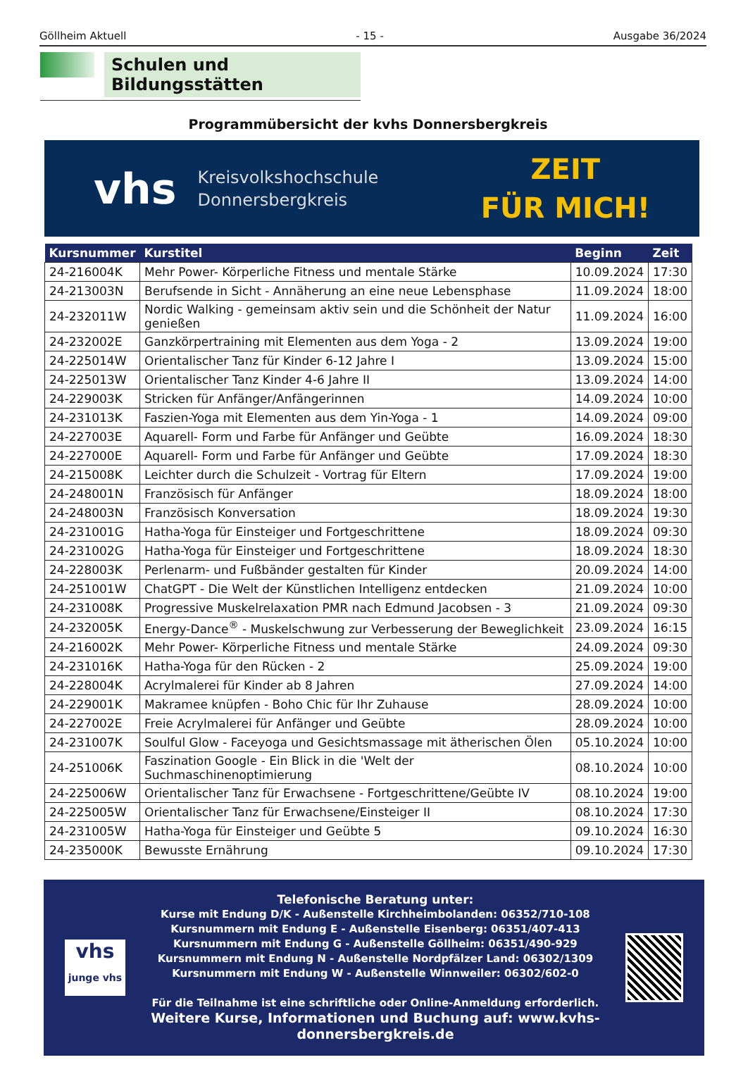Göllheim Aktuell - 15 - Ausgabe 36/2024
Schulen und Bildungsstätten
Programmübersicht der kvhs Donnersbergkreis
vhs Kreisvolkshochschule
Donnersbergkreis
ZEIT
FÜR MICH!
| Kursnummer | Kurstitel | Beginn | Zeit |
| --- | --- | --- | --- |
| 24-216004K | Mehr Power- Körperliche Fitness und mentale Stärke | 10.09.2024 | 17:30 |
| 24-213003N | Berufsende in Sicht - Annäherung an eine neue Lebensphase | 11.09.2024 | 18:00 |
| 24-232011W | Nordic Walking - gemeinsam aktiv sein und die Schönheit der Natur genießen | 11.09.2024 | 16:00 |
| 24-232002E | Ganzkörpertraining mit Elementen aus dem Yoga - 2 | 13.09.2024 | 19:00 |
| 24-225014W | Orientalischer Tanz für Kinder 6-12 Jahre I | 13.09.2024 | 15:00 |
| 24-225013W | Orientalischer Tanz Kinder 4-6 Jahre II | 13.09.2024 | 14:00 |
| 24-229003K | Stricken für Anfänger/Anfängerinnen | 14.09.2024 | 10:00 |
| 24-231013K | Faszien-Yoga mit Elementen aus dem Yin-Yoga - 1 | 14.09.2024 | 09:00 |
| 24-227003E | Aquarell- Form und Farbe für Anfänger und Geübte | 16.09.2024 | 18:30 |
| 24-227000E | Aquarell- Form und Farbe für Anfänger und Geübte | 17.09.2024 | 18:30 |
| 24-215008K | Leichter durch die Schulzeit - Vortrag für Eltern | 17.09.2024 | 19:00 |
| 24-248001N | Französisch für Anfänger | 18.09.2024 | 18:00 |
| 24-248003N | Französisch Konversation | 18.09.2024 | 19:30 |
| 24-231001G | Hatha-Yoga für Einsteiger und Fortgeschrittene | 18.09.2024 | 09:30 |
| 24-231002G | Hatha-Yoga für Einsteiger und Fortgeschrittene | 18.09.2024 | 18:30 |
| 24-228003K | Perlenarm- und Fußbänder gestalten für Kinder | 20.09.2024 | 14:00 |
| 24-251001W | ChatGPT - Die Welt der Künstlichen Intelligenz entdecken | 21.09.2024 | 10:00 |
| 24-231008K | Progressive Muskelrelaxation PMR nach Edmund Jacobsen - 3 | 21.09.2024 | 09:30 |
| 24-232005K | Energy-Dance<sup>®</sup> - Muskelschwung zur Verbesserung der Beweglichkeit | 23.09.2024 | 16:15 |
| 24-216002K | Mehr Power- Körperliche Fitness und mentale Stärke | 24.09.2024 | 09:30 |
| 24-231016K | Hatha-Yoga für den Rücken - 2 | 25.09.2024 | 19:00 |
| 24-228004K | Acrylmalerei für Kinder ab 8 Jahren | 27.09.2024 | 14:00 |
| 24-229001K | Makramee knüpfen - Boho Chic für Ihr Zuhause | 28.09.2024 | 10:00 |
| 24-227002E | Freie Acrylmalerei für Anfänger und Geübte | 28.09.2024 | 10:00 |
| 24-231007K | Soulful Glow - Faceyoga und Gesichtsmassage mit ätherischen Ölen | 05.10.2024 | 10:00 |
| 24-251006K | Faszination Google - Ein Blick in die 'Welt der Suchmaschinenoptimierung | 08.10.2024 | 10:00 |
| 24-225006W | Orientalischer Tanz für Erwachsene - Fortgeschrittene/Geübte IV | 08.10.2024 | 19:00 |
| 24-225005W | Orientalischer Tanz für Erwachsene/Einsteiger II | 08.10.2024 | 17:30 |
| 24-231005W | Hatha-Yoga für Einsteiger und Geübte 5 | 09.10.2024 | 16:30 |
| 24-235000K | Bewusste Ernährung | 09.10.2024 | 17:30 |
vhs
junge vhs
Telefonische Beratung unter:
Kurse mit Endung D/K - Außenstelle Kirchheimbolanden: 06352/710-108
Kursnummern mit Endung E - Außenstelle Eisenberg: 06351/407-413
Kursnummern mit Endung G - Außenstelle Göllheim: 06351/490-929
Kursnummern mit Endung N - Außenstelle Nordpfälzer Land: 06302/1309
Kursnummern mit Endung W - Außenstelle Winnweiler: 06302/602-0
Für die Teilnahme ist eine schriftliche oder Online-Anmeldung erforderlich.
Weitere Kurse, Informationen und Buchung auf: www.kvhs-donnersbergkreis.de